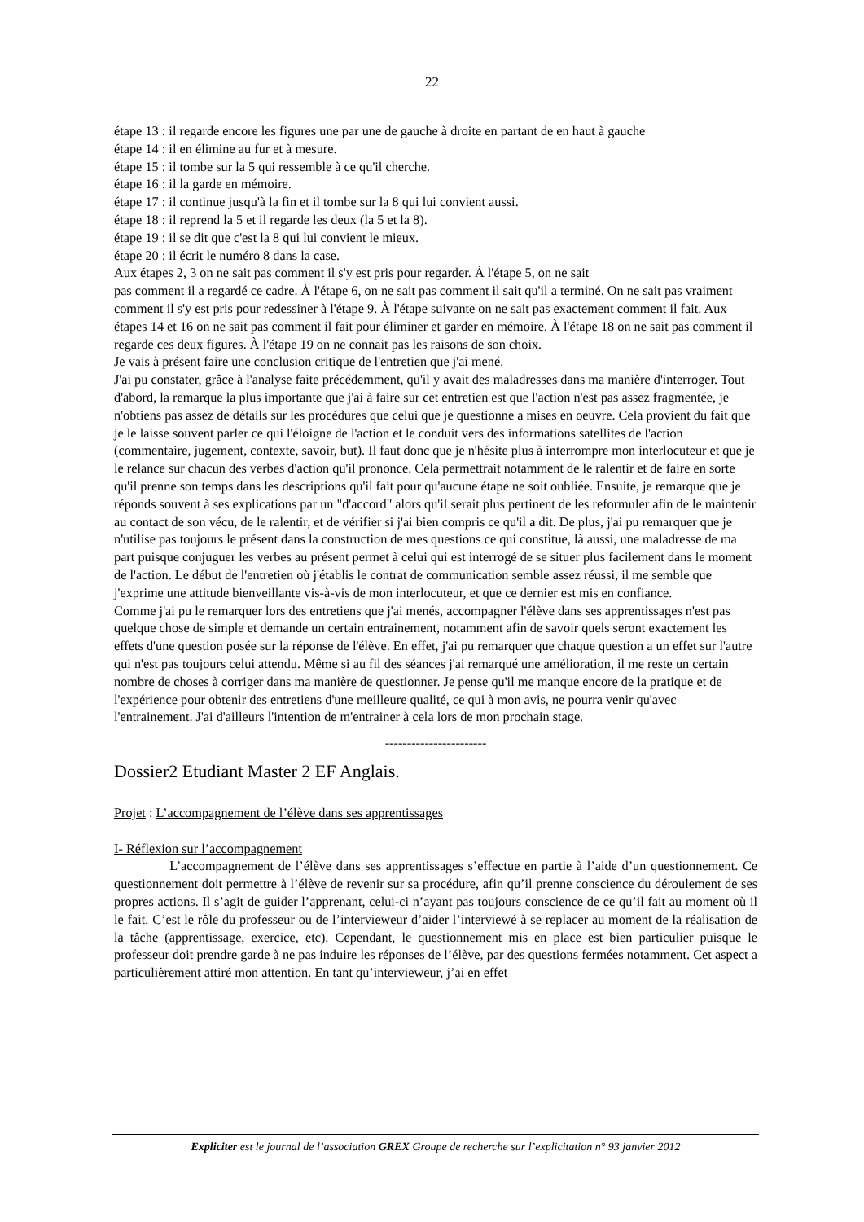22
étape 13 : il regarde encore les figures une par une de gauche à droite en partant de en haut à gauche
étape 14 : il en élimine au fur et à mesure.
étape 15 : il tombe sur la 5 qui ressemble à ce qu'il cherche.
étape 16 : il la garde en mémoire.
étape 17 : il continue jusqu'à la fin et il tombe sur la 8 qui lui convient aussi.
étape 18 : il reprend la 5 et il regarde les deux (la 5 et la 8).
étape 19 : il se dit que c'est la 8 qui lui convient le mieux.
étape 20 : il écrit le numéro 8 dans la case.
Aux étapes 2, 3 on ne sait pas comment il s'y est pris pour regarder. À l'étape 5, on ne sait
pas comment il a regardé ce cadre. À l'étape 6, on ne sait pas comment il sait qu'il a terminé. On ne sait pas vraiment comment il s'y est pris pour redessiner à l'étape 9. À l'étape suivante on ne sait pas exactement comment il fait. Aux étapes 14 et 16 on ne sait pas comment il fait pour éliminer et garder en mémoire. À l'étape 18 on ne sait pas comment il regarde ces deux figures. À l'étape 19 on ne connait pas les raisons de son choix.
Je vais à présent faire une conclusion critique de l'entretien que j'ai mené.
J'ai pu constater, grâce à l'analyse faite précédemment, qu'il y avait des maladresses dans ma manière d'interroger. Tout d'abord, la remarque la plus importante que j'ai à faire sur cet entretien est que l'action n'est pas assez fragmentée, je n'obtiens pas assez de détails sur les procédures que celui que je questionne a mises en oeuvre. Cela provient du fait que je le laisse souvent parler ce qui l'éloigne de l'action et le conduit vers des informations satellites de l'action (commentaire, jugement, contexte, savoir, but). Il faut donc que je n'hésite plus à interrompre mon interlocuteur et que je le relance sur chacun des verbes d'action qu'il prononce. Cela permettrait notamment de le ralentir et de faire en sorte qu'il prenne son temps dans les descriptions qu'il fait pour qu'aucune étape ne soit oubliée. Ensuite, je remarque que je réponds souvent à ses explications par un "d'accord" alors qu'il serait plus pertinent de les reformuler afin de le maintenir au contact de son vécu, de le ralentir, et de vérifier si j'ai bien compris ce qu'il a dit. De plus, j'ai pu remarquer que je n'utilise pas toujours le présent dans la construction de mes questions ce qui constitue, là aussi, une maladresse de ma part puisque conjuguer les verbes au présent permet à celui qui est interrogé de se situer plus facilement dans le moment de l'action. Le début de l'entretien où j'établis le contrat de communication semble assez réussi, il me semble que j'exprime une attitude bienveillante vis-à-vis de mon interlocuteur, et que ce dernier est mis en confiance.
Comme j'ai pu le remarquer lors des entretiens que j'ai menés, accompagner l'élève dans ses apprentissages n'est pas quelque chose de simple et demande un certain entrainement, notamment afin de savoir quels seront exactement les effets d'une question posée sur la réponse de l'élève. En effet, j'ai pu remarquer que chaque question a un effet sur l'autre qui n'est pas toujours celui attendu. Même si au fil des séances j'ai remarqué une amélioration, il me reste un certain nombre de choses à corriger dans ma manière de questionner. Je pense qu'il me manque encore de la pratique et de l'expérience pour obtenir des entretiens d'une meilleure qualité, ce qui à mon avis, ne pourra venir qu'avec l'entrainement. J'ai d'ailleurs l'intention de m'entrainer à cela lors de mon prochain stage.
-----------------------
Dossier2 Etudiant Master 2 EF Anglais.
Projet : L’accompagnement de l’élève dans ses apprentissages
I- Réflexion sur l’accompagnement
L’accompagnement de l’élève dans ses apprentissages s’effectue en partie à l’aide d’un questionnement. Ce questionnement doit permettre à l’élève de revenir sur sa procédure, afin qu’il prenne conscience du déroulement de ses propres actions. Il s’agit de guider l’apprenant, celui-ci n’ayant pas toujours conscience de ce qu’il fait au moment où il le fait. C’est le rôle du professeur ou de l’intervieweur d’aider l’interviewé à se replacer au moment de la réalisation de la tâche (apprentissage, exercice, etc). Cependant, le questionnement mis en place est bien particulier puisque le professeur doit prendre garde à ne pas induire les réponses de l’élève, par des questions fermées notamment. Cet aspect a particulièrement attiré mon attention. En tant qu’intervieweur, j’ai en effet
Expliciter est le journal de l’association GREX Groupe de recherche sur l’explicitation n° 93 janvier 2012